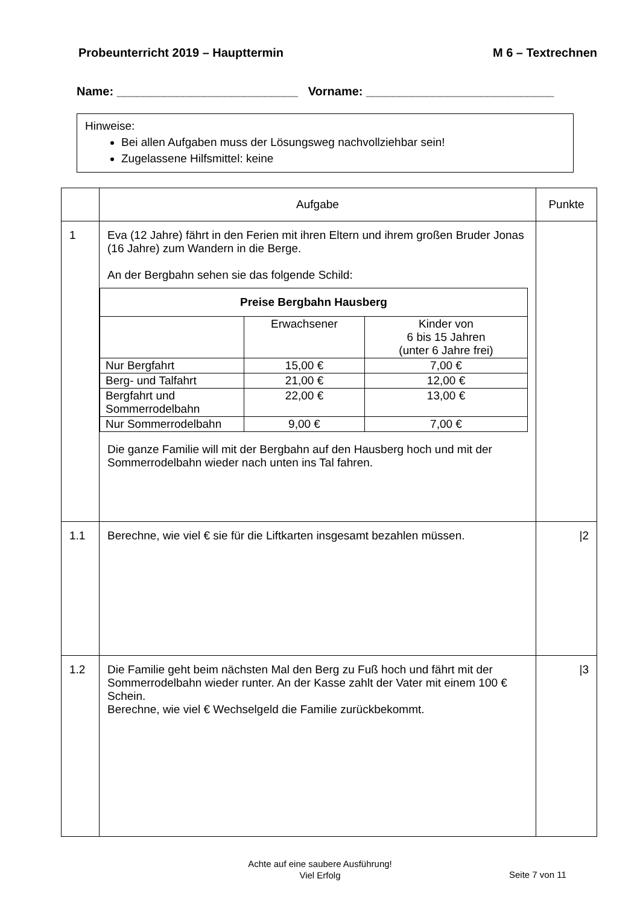Probeunterricht 2019 – Haupttermin M 6 – Textrechnen
Name: ___________________________ Vorname: ____________________________
Hinweise:
Bei allen Aufgaben muss der Lösungsweg nachvollziehbar sein!
Zugelassene Hilfsmittel: keine
| | Aufgabe | Punkte |
| 1 | Eva (12 Jahre) fährt in den Ferien mit ihren Eltern und ihrem großen Bruder Jonas (16 Jahre) zum Wandern in die Berge. An der Bergbahn sehen sie das folgende Schild: / Preise Bergbahn Hausberg / / / / / Erwachsener / Kinder von 6 bis 15 Jahren (unter 6 Jahre frei) / / Nur Bergfahrt / 15,00 € / 7,00 € / / Berg- und Talfahrt / 21,00 € / 12,00 € / / Bergfahrt und Sommerrodelbahn / 22,00 € / 13,00 € / / Nur Sommerrodelbahn / 9,00 € / 7,00 € / Die ganze Familie will mit der Bergbahn auf den Hausberg hoch und mit der Sommerrodelbahn wieder nach unten ins Tal fahren. | |
| 1.1 | Berechne, wie viel € sie für die Liftkarten insgesamt bezahlen müssen. | /2 |
| 1.2 | Die Familie geht beim nächsten Mal den Berg zu Fuß hoch und fährt mit der Sommerrodelbahn wieder runter. An der Kasse zahlt der Vater mit einem 100 € Schein. Berechne, wie viel € Wechselgeld die Familie zurückbekommt. | /3 |
Achte auf eine saubere Ausführung!
Viel Erfolg
Seite 7 von 11